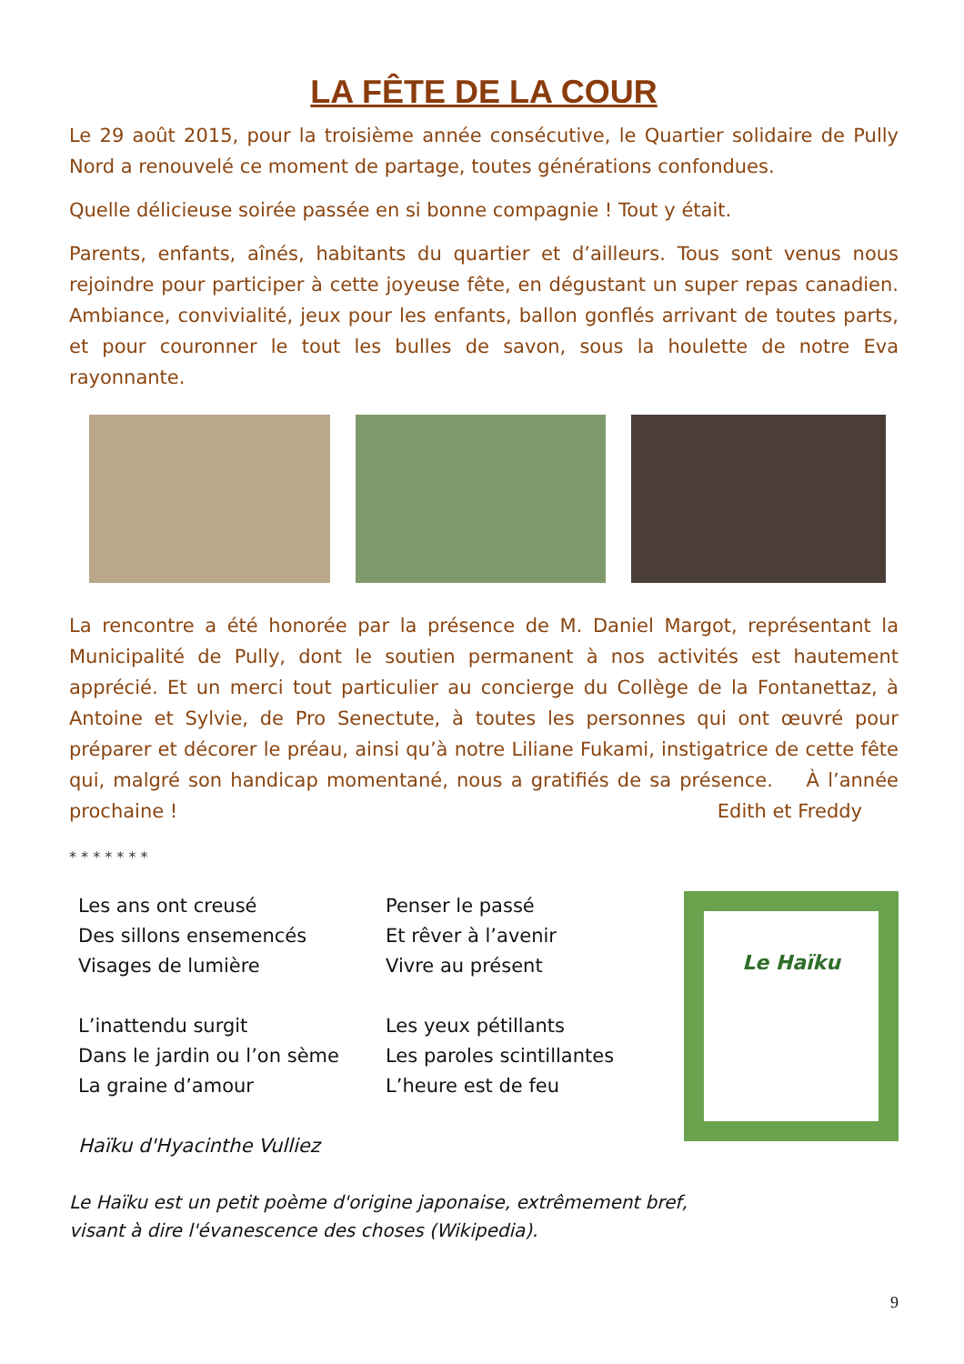LA FÊTE DE LA COUR
Le 29 août 2015, pour la troisième année consécutive, le Quartier solidaire de Pully Nord a renouvelé ce moment de partage, toutes générations confondues.
Quelle délicieuse soirée passée en si bonne compagnie ! Tout y était.
Parents, enfants, aînés, habitants du quartier et d’ailleurs. Tous sont venus nous rejoindre pour participer à cette joyeuse fête, en dégustant un super repas canadien. Ambiance, convivialité, jeux pour les enfants, ballon gonflés arrivant de toutes parts, et pour couronner le tout les bulles de savon, sous la houlette de notre Eva rayonnante.
La rencontre a été honorée par la présence de M. Daniel Margot, représentant la Municipalité de Pully, dont le soutien permanent à nos activités est hautement apprécié. Et un merci tout particulier au concierge du Collège de la Fontanettaz, à Antoine et Sylvie, de Pro Senectute, à toutes les personnes qui ont œuvré pour préparer et décorer le préau, ainsi qu’à notre Liliane Fukami, instigatrice de cette fête qui, malgré son handicap momentané, nous a gratifiés de sa présence. À l’année prochaine ! Edith et Freddy
* * * * * * *
Les ans ont creusé
Des sillons ensemencés
Visages de lumière
L’inattendu surgit
Dans le jardin ou l’on sème
La graine d’amour
Haïku d'Hyacinthe Vulliez
Penser le passé
Et rêver à l’avenir
Vivre au présent
Les yeux pétillants
Les paroles scintillantes
L’heure est de feu
Le Haïku
Le Haïku est un petit poème d'origine japonaise, extrêmement bref,
visant à dire l'évanescence des choses (Wikipedia).
9